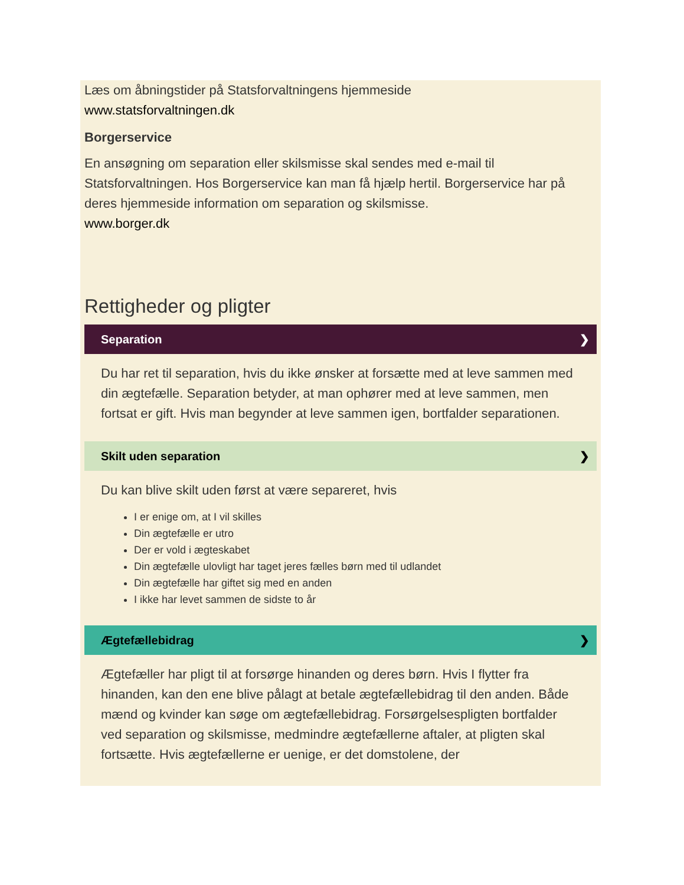Læs om åbningstider på Statsforvaltningens hjemmeside
www.statsforvaltningen.dk
Borgerservice
En ansøgning om separation eller skilsmisse skal sendes med e-mail til Statsforvaltningen. Hos Borgerservice kan man få hjælp hertil. Borgerservice har på deres hjemmeside information om separation og skilsmisse.
www.borger.dk
Rettigheder og pligter
Separation ❯
Du har ret til separation, hvis du ikke ønsker at forsætte med at leve sammen med din ægtefælle. Separation betyder, at man ophører med at leve sammen, men fortsat er gift. Hvis man begynder at leve sammen igen, bortfalder separationen.
Skilt uden separation ❯
Du kan blive skilt uden først at være separeret, hvis
I er enige om, at I vil skilles
Din ægtefælle er utro
Der er vold i ægteskabet
Din ægtefælle ulovligt har taget jeres fælles børn med til udlandet
Din ægtefælle har giftet sig med en anden
I ikke har levet sammen de sidste to år
Ægtefællebidrag ❯
Ægtefæller har pligt til at forsørge hinanden og deres børn. Hvis I flytter fra hinanden, kan den ene blive pålagt at betale ægtefællebidrag til den anden. Både mænd og kvinder kan søge om ægtefællebidrag. Forsørgelsespligten bortfalder ved separation og skilsmisse, medmindre ægtefællerne aftaler, at pligten skal fortsætte. Hvis ægtefællerne er uenige, er det domstolene, der